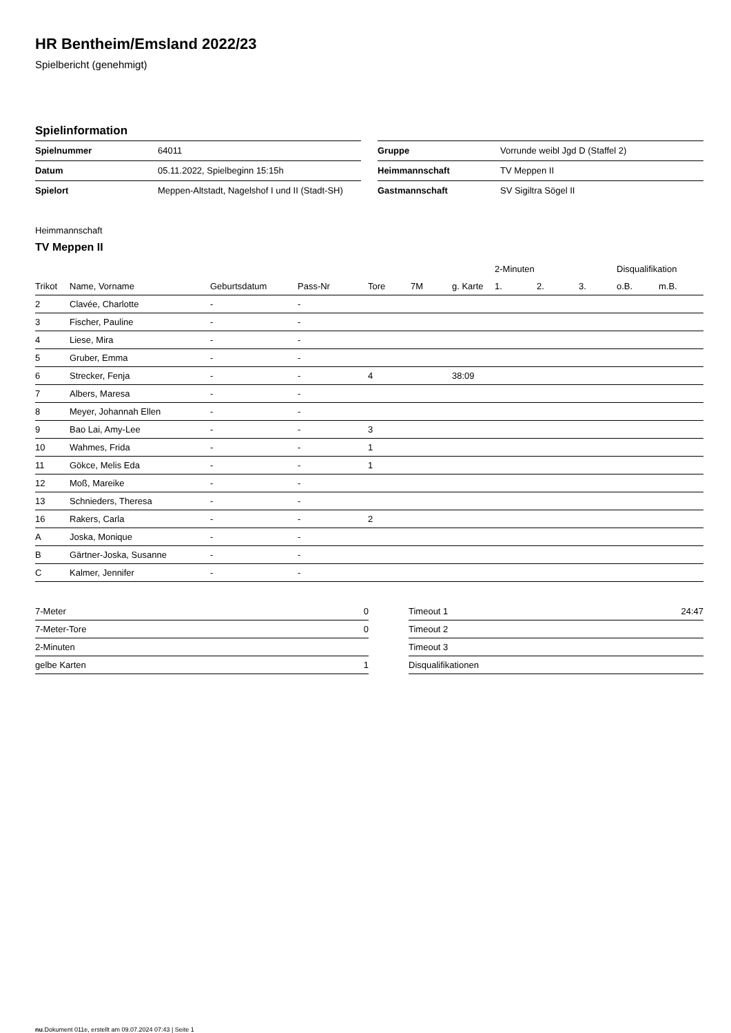HR Bentheim/Emsland 2022/23
Spielbericht (genehmigt)
Spielinformation
| Spielnummer | 64011 |
| Datum | 05.11.2022, Spielbeginn 15:15h |
| Spielort | Meppen-Altstadt, Nagelshof I und II (Stadt-SH) |
| Gruppe | Vorrunde weibl Jgd D (Staffel 2) |
| Heimmannschaft | TV Meppen II |
| Gastmannschaft | SV Sigiltra Sögel II |
Heimmannschaft
TV Meppen II
| | | | | | | | 2-Minuten | | | Disqualifikation | |
| --- | --- | --- | --- | --- | --- | --- | --- | --- | --- | --- | --- |
| Trikot | Name, Vorname | Geburtsdatum | Pass-Nr | Tore | 7M | g. Karte | 1. | 2. | 3. | o.B. | m.B. |
| 2 | Clavée, Charlotte | - | - | | | | | | | | |
| 3 | Fischer, Pauline | - | - | | | | | | | | |
| 4 | Liese, Mira | - | - | | | | | | | | |
| 5 | Gruber, Emma | - | - | | | | | | | | |
| 6 | Strecker, Fenja | - | - | 4 | | 38:09 | | | | | |
| 7 | Albers, Maresa | - | - | | | | | | | | |
| 8 | Meyer, Johannah Ellen | - | - | | | | | | | | |
| 9 | Bao Lai, Amy-Lee | - | - | 3 | | | | | | | |
| 10 | Wahmes, Frida | - | - | 1 | | | | | | | |
| 11 | Gökce, Melis Eda | - | - | 1 | | | | | | | |
| 12 | Moß, Mareike | - | - | | | | | | | | |
| 13 | Schnieders, Theresa | - | - | | | | | | | | |
| 16 | Rakers, Carla | - | - | 2 | | | | | | | |
| A | Joska, Monique | - | - | | | | | | | | |
| B | Gärtner-Joska, Susanne | - | - | | | | | | | | |
| C | Kalmer, Jennifer | - | - | | | | | | | | |
| 7-Meter | 0 |
| 7-Meter-Tore | 0 |
| 2-Minuten | |
| gelbe Karten | 1 |
| Timeout 1 | 24:47 |
| Timeout 2 | |
| Timeout 3 | |
| Disqualifikationen | |
nu.Dokument 011e, erstellt am 09.07.2024 07:43 | Seite 1